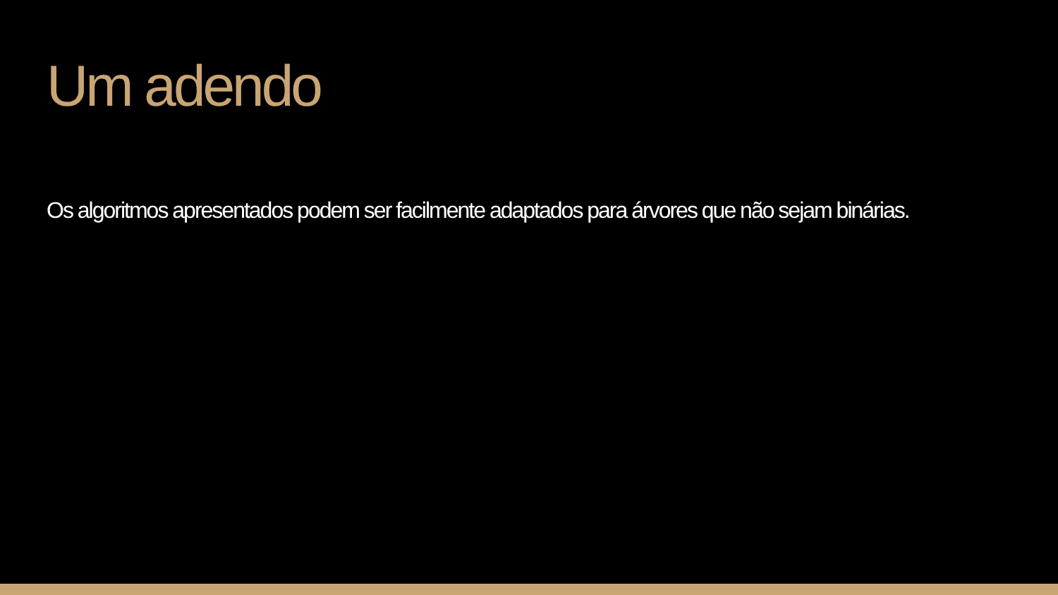Um adendo
Os algoritmos apresentados podem ser facilmente adaptados para árvores que não sejam binárias.